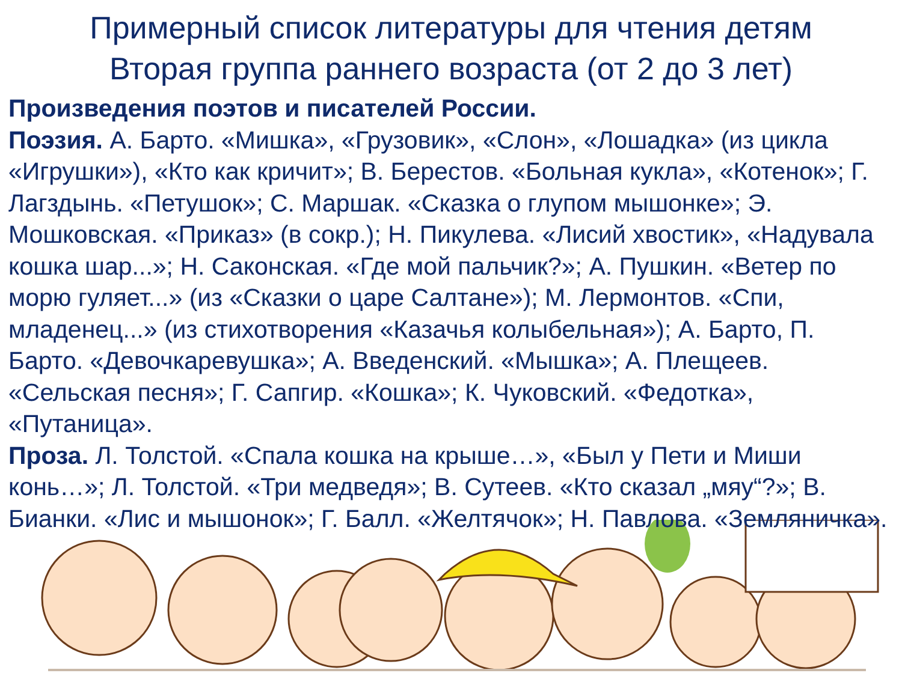Примерный список литературы для чтения детям
Вторая группа раннего возраста (от 2 до 3 лет)
Произведения поэтов и писателей России.
Поэзия. А. Барто. «Мишка», «Грузовик», «Слон», «Лошадка» (из цикла «Игрушки»), «Кто как кричит»; В. Берестов. «Больная кукла», «Котенок»; Г. Лагздынь. «Петушок»; С. Маршак. «Сказка о глупом мышонке»; Э. Мошковская. «Приказ» (в сокр.); Н. Пикулева. «Лисий хвостик», «Надувала кошка шар...»; Н. Саконская. «Где мой пальчик?»; А. Пушкин. «Ветер по морю гуляет...» (из «Сказки о царе Салтане»); М. Лермонтов. «Спи, младенец...» (из стихотворения «Казачья колыбельная»); А. Барто, П. Барто. «Девочкаревушка»; А. Введенский. «Мышка»; А. Плещеев. «Сельская песня»; Г. Сапгир. «Кошка»; К. Чуковский. «Федотка», «Путаница».
Проза. Л. Толстой. «Спала кошка на крыше…», «Был у Пети и Миши конь…»; Л. Толстой. «Три медведя»; В. Сутеев. «Кто сказал „мяу“?»; В. Бианки. «Лис и мышонок»; Г. Балл. «Желтячок»; Н. Павлова. «Земляничка».